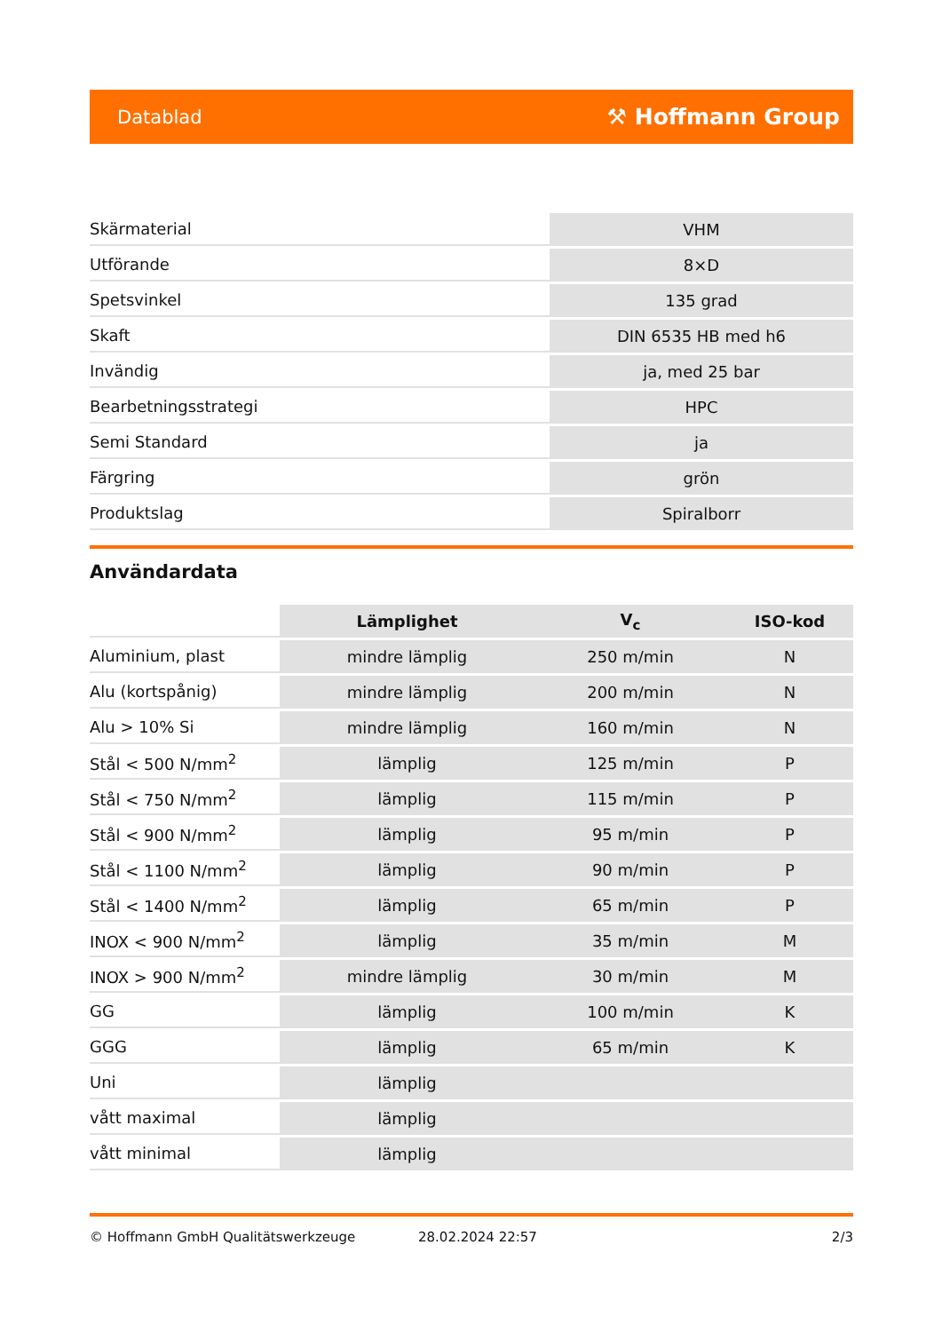Datablad ⚒ Hoffmann Group
| Skärmaterial | VHM |
| Utförande | 8×D |
| Spetsvinkel | 135 grad |
| Skaft | DIN 6535 HB med h6 |
| Invändig | ja, med 25 bar |
| Bearbetningsstrategi | HPC |
| Semi Standard | ja |
| Färgring | grön |
| Produktslag | Spiralborr |
Användardata
| | Lämplighet | V<sub>c</sub> | ISO-kod |
| --- | --- | --- | --- |
| Aluminium, plast | mindre lämplig | 250 m/min | N |
| Alu (kortspånig) | mindre lämplig | 200 m/min | N |
| Alu > 10% Si | mindre lämplig | 160 m/min | N |
| Stål < 500 N/mm<sup>2</sup> | lämplig | 125 m/min | P |
| Stål < 750 N/mm<sup>2</sup> | lämplig | 115 m/min | P |
| Stål < 900 N/mm<sup>2</sup> | lämplig | 95 m/min | P |
| Stål < 1100 N/mm<sup>2</sup> | lämplig | 90 m/min | P |
| Stål < 1400 N/mm<sup>2</sup> | lämplig | 65 m/min | P |
| INOX < 900 N/mm<sup>2</sup> | lämplig | 35 m/min | M |
| INOX > 900 N/mm<sup>2</sup> | mindre lämplig | 30 m/min | M |
| GG | lämplig | 100 m/min | K |
| GGG | lämplig | 65 m/min | K |
| Uni | lämplig | | |
| vått maximal | lämplig | | |
| vått minimal | lämplig | | |
© Hoffmann GmbH Qualitätswerkzeuge 28.02.2024 22:57 2/3